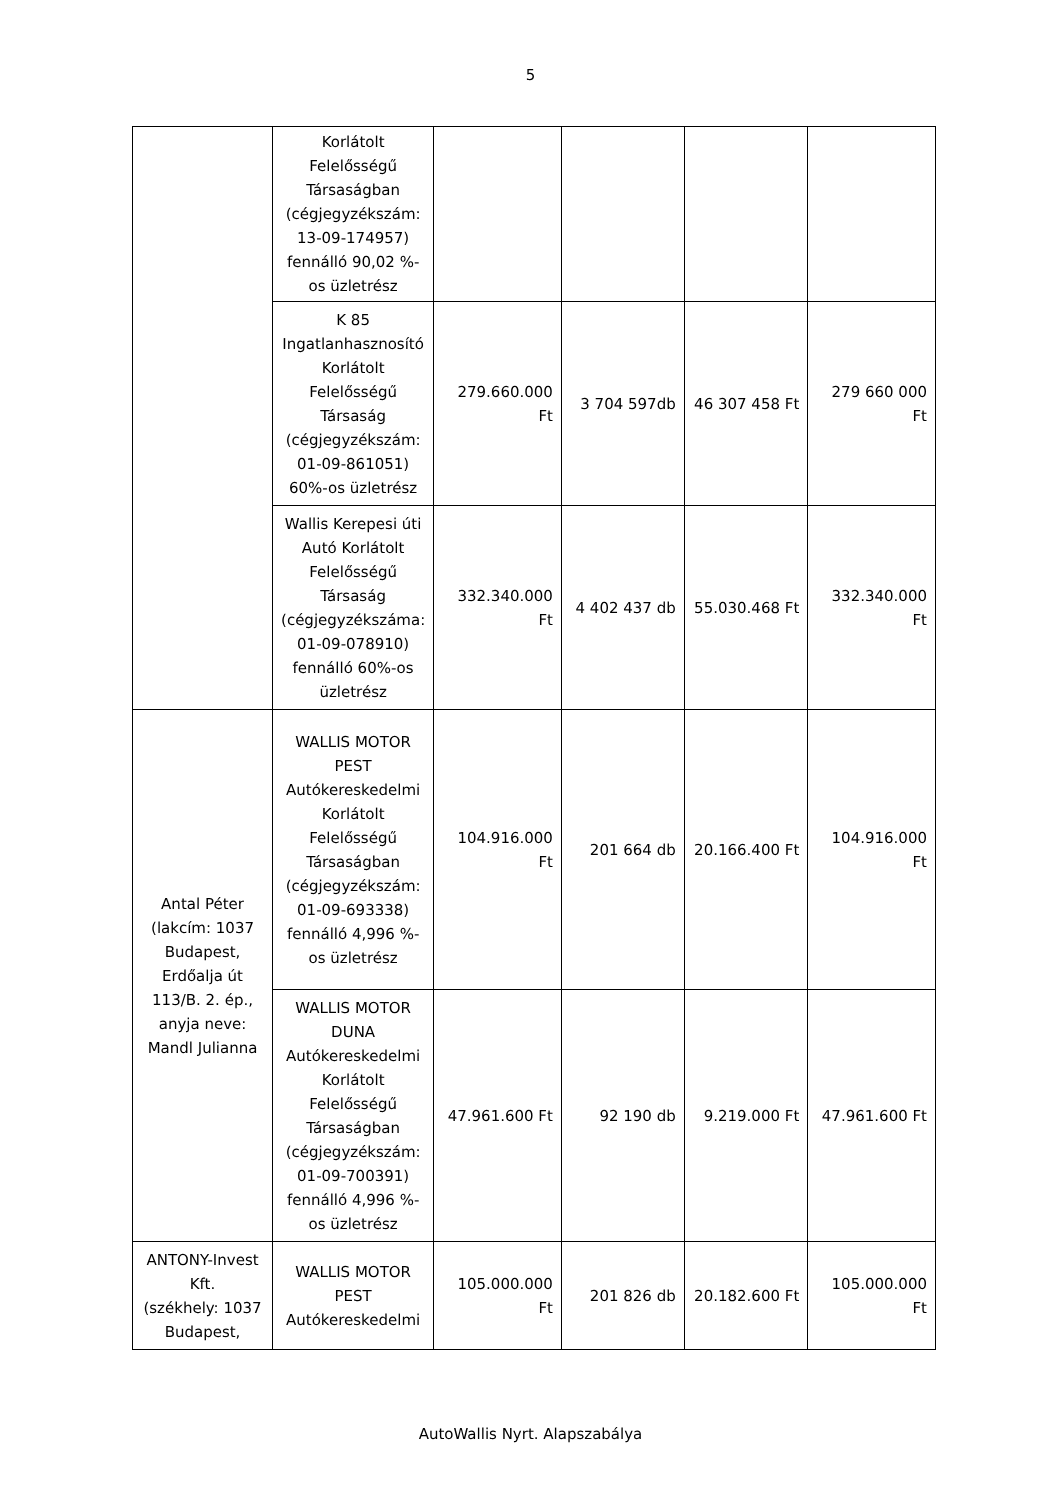5
| | Korlátolt Felelősségű Társaságban (cégjegyzékszám: 13-09-174957) fennálló 90,02 %-os üzletrész | | | | |
| | K 85 Ingatlanhasznosító Korlátolt Felelősségű Társaság (cégjegyzékszám: 01-09-861051) 60%-os üzletrész | 279.660.000 Ft | 3 704 597db | 46 307 458 Ft | 279 660 000 Ft |
| | Wallis Kerepesi úti Autó Korlátolt Felelősségű Társaság (cégjegyzékszáma: 01-09-078910) fennálló 60%-os üzletrész | 332.340.000 Ft | 4 402 437 db | 55.030.468 Ft | 332.340.000 Ft |
| Antal Péter (lakcím: 1037 Budapest, Erdőalja út 113/B. 2. ép., anyja neve: Mandl Julianna | WALLIS MOTOR PEST Autókereskedelmi Korlátolt Felelősségű Társaságban (cégjegyzékszám: 01-09-693338) fennálló 4,996 %-os üzletrész | 104.916.000 Ft | 201 664 db | 20.166.400 Ft | 104.916.000 Ft |
| | WALLIS MOTOR DUNA Autókereskedelmi Korlátolt Felelősségű Társaságban (cégjegyzékszám: 01-09-700391) fennálló 4,996 %-os üzletrész | 47.961.600 Ft | 92 190 db | 9.219.000 Ft | 47.961.600 Ft |
| ANTONY-Invest Kft. (székhely: 1037 Budapest, | WALLIS MOTOR PEST Autókereskedelmi | 105.000.000 Ft | 201 826 db | 20.182.600 Ft | 105.000.000 Ft |
AutoWallis Nyrt. Alapszabálya